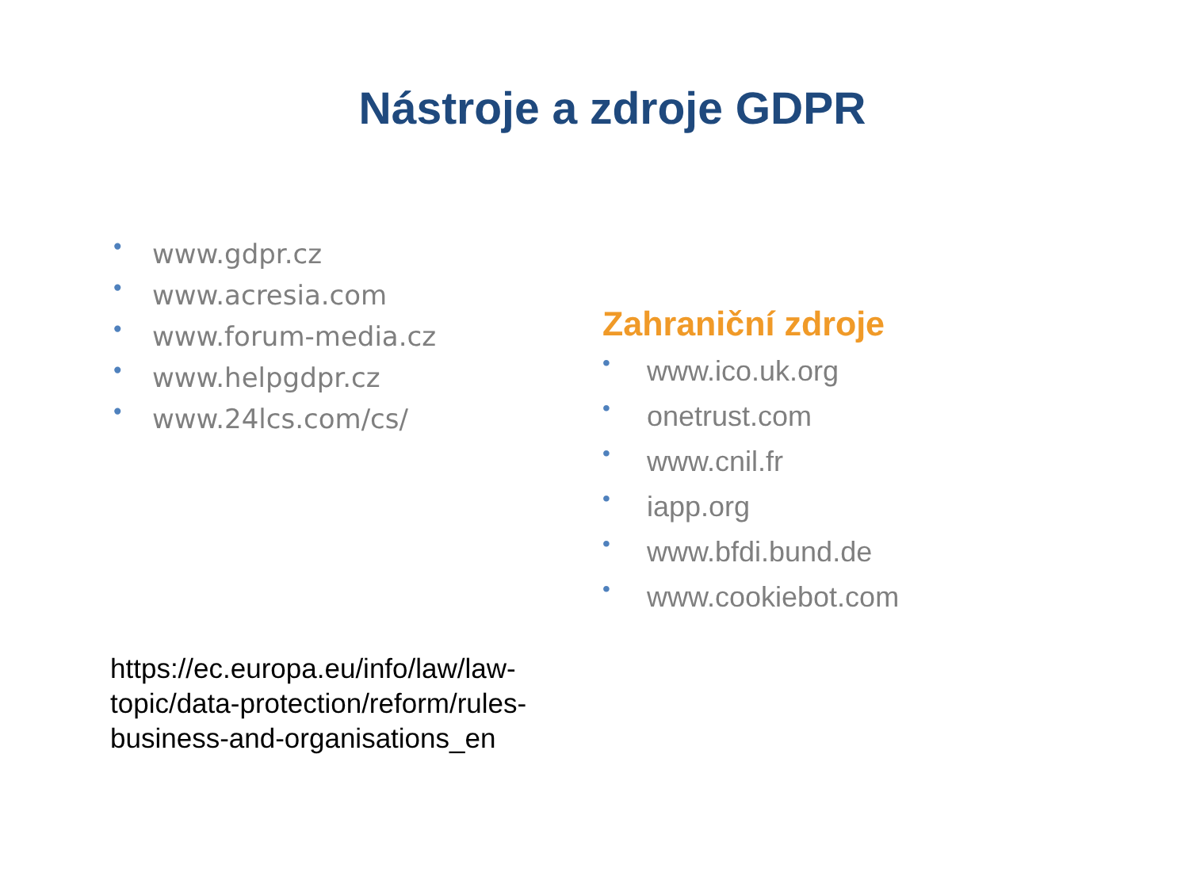Nástroje a zdroje GDPR
• www.gdpr.cz
• www.acresia.com
• www.forum-media.cz
• www.helpgdpr.cz
• www.24lcs.com/cs/
Zahraniční zdroje
• www.ico.uk.org
• onetrust.com
• www.cnil.fr
• iapp.org
• www.bfdi.bund.de
• www.cookiebot.com
https://ec.europa.eu/info/law/law-topic/data-protection/reform/rules-business-and-organisations_en